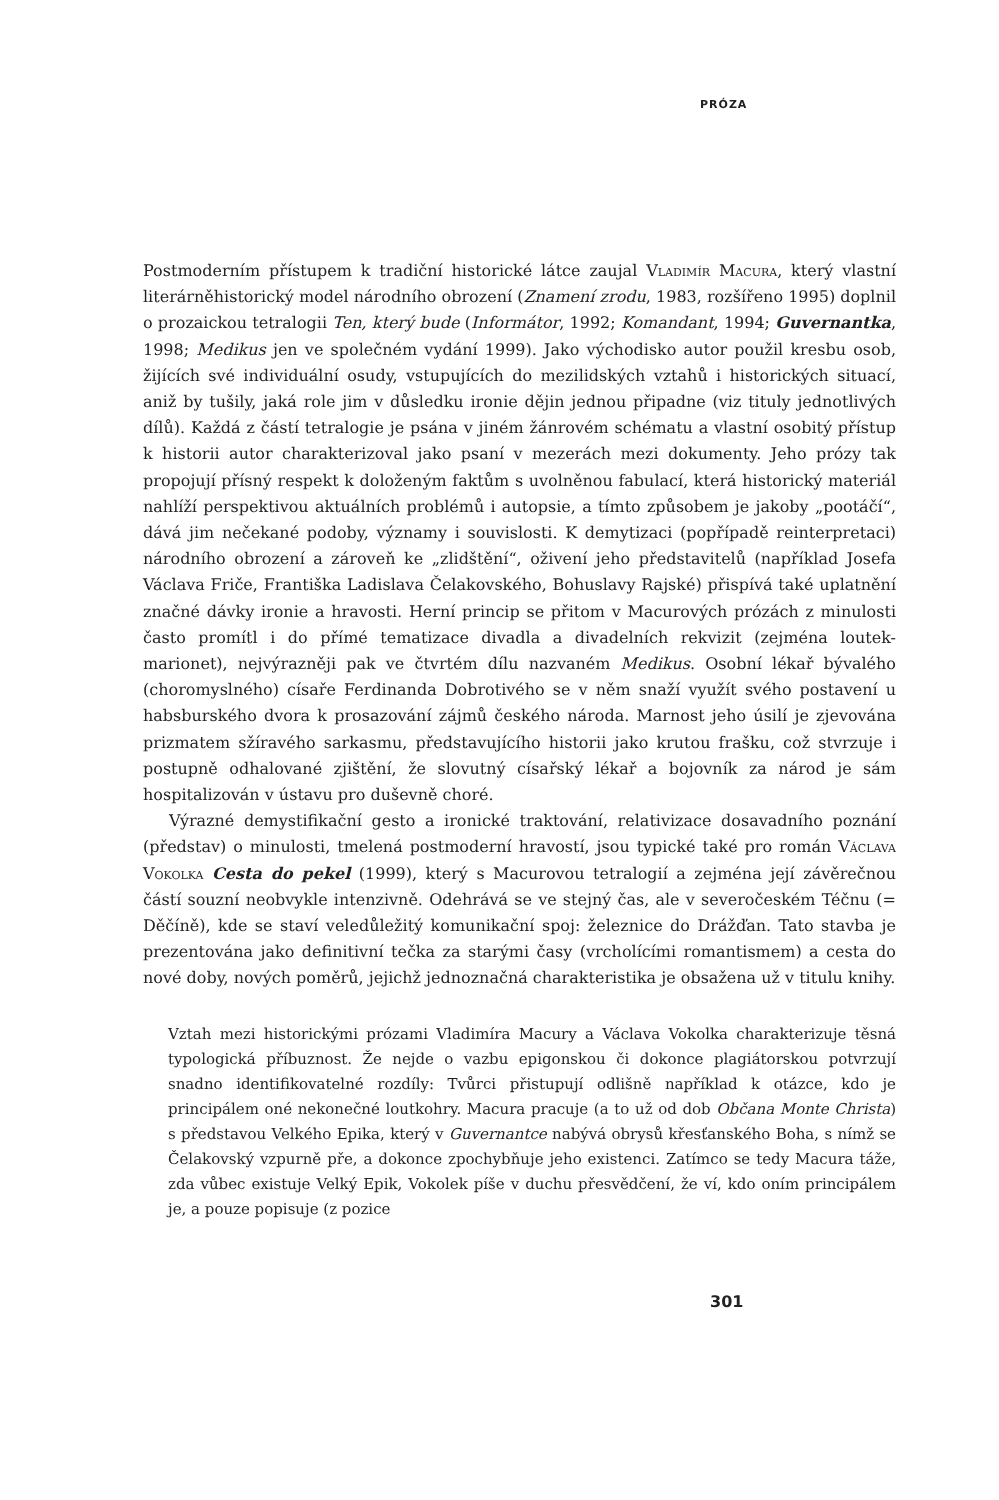PRÓZA
Postmoderním přístupem k tradiční historické látce zaujal Vladimír Macura, který vlastní literárněhistorický model národního obrození (Znamení zrodu, 1983, rozšířeno 1995) doplnil o prozaickou tetralogii Ten, který bude (Informátor, 1992; Komandant, 1994; Guvernantka, 1998; Medikus jen ve společném vydání 1999). Jako východisko autor použil kresbu osob, žijících své individuální osudy, vstupujících do mezilidských vztahů i historických situací, aniž by tušily, jaká role jim v důsledku ironie dějin jednou připadne (viz tituly jednotlivých dílů). Každá z částí tetralogie je psána v jiném žánrovém schématu a vlastní osobitý přístup k historii autor charakterizoval jako psaní v mezerách mezi dokumenty. Jeho prózy tak propojují přísný respekt k doloženým faktům s uvolněnou fabulací, která historický materiál nahlíží perspektivou aktuálních problémů i autopsie, a tímto způsobem je jakoby „pootáčí“, dává jim nečekané podoby, významy i souvislosti. K demytizaci (popřípadě reinterpretaci) národního obrození a zároveň ke „zlidštění“, oživení jeho představitelů (například Josefa Václava Friče, Františka Ladislava Čelakovského, Bohuslavy Rajské) přispívá také uplatnění značné dávky ironie a hravosti. Herní princip se přitom v Macurových prózách z minulosti často promítl i do přímé tematizace divadla a divadelních rekvizit (zejména loutek-marionet), nejvýrazněji pak ve čtvrtém dílu nazvaném Medikus. Osobní lékař bývalého (choromyslného) císaře Ferdinanda Dobrotivého se v něm snaží využít svého postavení u habsburského dvora k prosazování zájmů českého národa. Marnost jeho úsilí je zjevována prizmatem sžíravého sarkasmu, představujícího historii jako krutou frašku, což stvrzuje i postupně odhalované zjištění, že slovutný císařský lékař a bojovník za národ je sám hospitalizován v ústavu pro duševně choré.
Výrazné demystifikační gesto a ironické traktování, relativizace dosavadního poznání (představ) o minulosti, tmelená postmoderní hravostí, jsou typické také pro román Václava Vokolka Cesta do pekel (1999), který s Macurovou tetralogií a zejména její závěrečnou částí souzní neobvykle intenzivně. Odehrává se ve stejný čas, ale v severočeském Téčnu (= Děčíně), kde se staví veledůležitý komunikační spoj: železnice do Drážďan. Tato stavba je prezentována jako definitivní tečka za starými časy (vrcholícími romantismem) a cesta do nové doby, nových poměrů, jejichž jednoznačná charakteristika je obsažena už v titulu knihy.
Vztah mezi historickými prózami Vladimíra Macury a Václava Vokolka charakterizuje těsná typologická příbuznost. Že nejde o vazbu epigonskou či dokonce plagiátorskou potvrzují snadno identifikovatelné rozdíly: Tvůrci přistupují odlišně například k otázce, kdo je principálem oné nekonečné loutkohry. Macura pracuje (a to už od dob Občana Monte Christa) s představou Velkého Epika, který v Guvernantce nabývá obrysů křesťanského Boha, s nímž se Čelakovský vzpurně pře, a dokonce zpochybňuje jeho existenci. Zatímco se tedy Macura táže, zda vůbec existuje Velký Epik, Vokolek píše v duchu přesvědčení, že ví, kdo oním principálem je, a pouze popisuje (z pozice
301